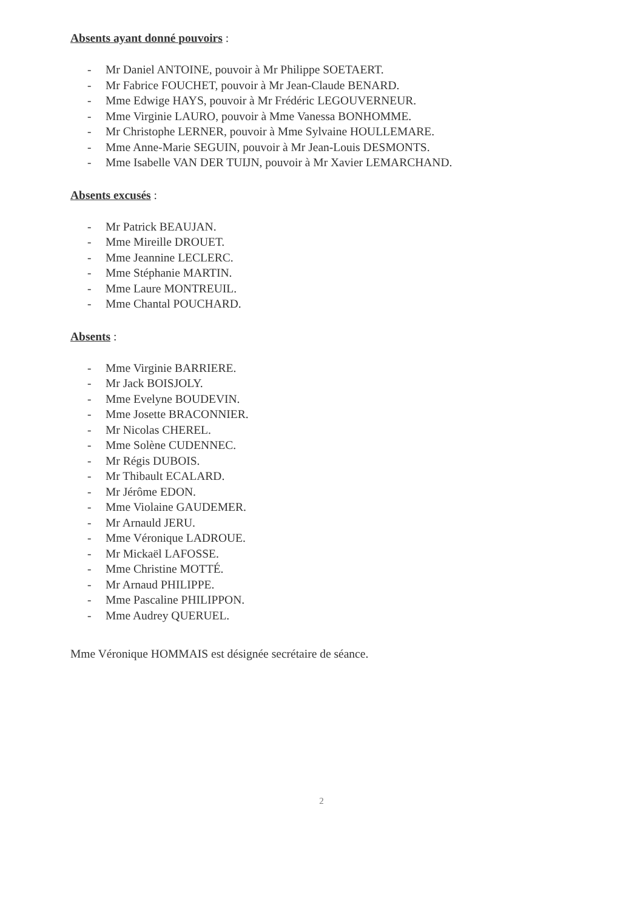Absents ayant donné pouvoirs :
- Mr Daniel ANTOINE, pouvoir à Mr Philippe SOETAERT.
- Mr Fabrice FOUCHET, pouvoir à Mr Jean-Claude BENARD.
- Mme Edwige HAYS, pouvoir à Mr Frédéric LEGOUVERNEUR.
- Mme Virginie LAURO, pouvoir à Mme Vanessa BONHOMME.
- Mr Christophe LERNER, pouvoir à Mme Sylvaine HOULLEMARE.
- Mme Anne-Marie SEGUIN, pouvoir à Mr Jean-Louis DESMONTS.
- Mme Isabelle VAN DER TUIJN, pouvoir à Mr Xavier LEMARCHAND.
Absents excusés :
- Mr Patrick BEAUJAN.
- Mme Mireille DROUET.
- Mme Jeannine LECLERC.
- Mme Stéphanie MARTIN.
- Mme Laure MONTREUIL.
- Mme Chantal POUCHARD.
Absents :
- Mme Virginie BARRIERE.
- Mr Jack BOISJOLY.
- Mme Evelyne BOUDEVIN.
- Mme Josette BRACONNIER.
- Mr Nicolas CHEREL.
- Mme Solène CUDENNEC.
- Mr Régis DUBOIS.
- Mr Thibault ECALARD.
- Mr Jérôme EDON.
- Mme Violaine GAUDEMER.
- Mr Arnauld JERU.
- Mme Véronique LADROUE.
- Mr Mickaël LAFOSSE.
- Mme Christine MOTTÉ.
- Mr Arnaud PHILIPPE.
- Mme Pascaline PHILIPPON.
- Mme Audrey QUERUEL.
Mme Véronique HOMMAIS est désignée secrétaire de séance.
2